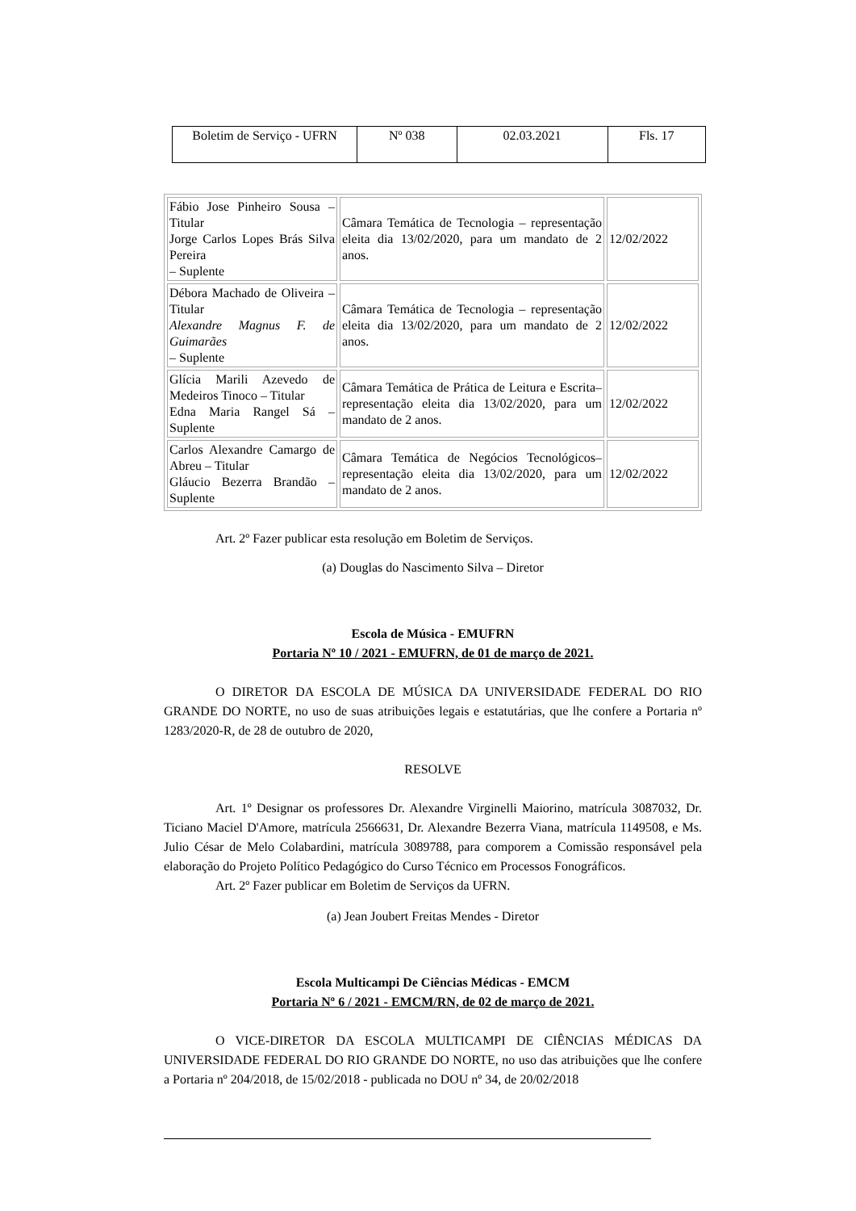| Boletim de Serviço - UFRN | Nº 038 | 02.03.2021 | Fls. 17 |
| Fábio Jose Pinheiro Sousa – Titular Jorge Carlos Lopes Brás Silva Pereira – Suplente | Câmara Temática de Tecnologia – representação eleita dia 13/02/2020, para um mandato de 2 anos. | 12/02/2022 |
| Débora Machado de Oliveira – Titular Alexandre Magnus F. de Guimarães – Suplente | Câmara Temática de Tecnologia – representação eleita dia 13/02/2020, para um mandato de 2 anos. | 12/02/2022 |
| Glícia Marili Azevedo de Medeiros Tinoco – Titular Edna Maria Rangel Sá – Suplente | Câmara Temática de Prática de Leitura e Escrita– representação eleita dia 13/02/2020, para um mandato de 2 anos. | 12/02/2022 |
| Carlos Alexandre Camargo de Abreu – Titular Gláucio Bezerra Brandão – Suplente | Câmara Temática de Negócios Tecnológicos– representação eleita dia 13/02/2020, para um mandato de 2 anos. | 12/02/2022 |
Art. 2º Fazer publicar esta resolução em Boletim de Serviços.
(a) Douglas do Nascimento Silva – Diretor
Escola de Música - EMUFRN
Portaria Nº 10 / 2021 - EMUFRN, de 01 de março de 2021.
O DIRETOR DA ESCOLA DE MÚSICA DA UNIVERSIDADE FEDERAL DO RIO GRANDE DO NORTE, no uso de suas atribuições legais e estatutárias, que lhe confere a Portaria nº 1283/2020-R, de 28 de outubro de 2020,
RESOLVE
Art. 1º Designar os professores Dr. Alexandre Virginelli Maiorino, matrícula 3087032, Dr. Ticiano Maciel D'Amore, matrícula 2566631, Dr. Alexandre Bezerra Viana, matrícula 1149508, e Ms. Julio César de Melo Colabardini, matrícula 3089788, para comporem a Comissão responsável pela elaboração do Projeto Político Pedagógico do Curso Técnico em Processos Fonográficos.
Art. 2º Fazer publicar em Boletim de Serviços da UFRN.
(a) Jean Joubert Freitas Mendes - Diretor
Escola Multicampi De Ciências Médicas - EMCM
Portaria Nº 6 / 2021 - EMCM/RN, de 02 de março de 2021.
O VICE-DIRETOR DA ESCOLA MULTICAMPI DE CIÊNCIAS MÉDICAS DA UNIVERSIDADE FEDERAL DO RIO GRANDE DO NORTE, no uso das atribuições que lhe confere a Portaria nº 204/2018, de 15/02/2018 - publicada no DOU nº 34, de 20/02/2018